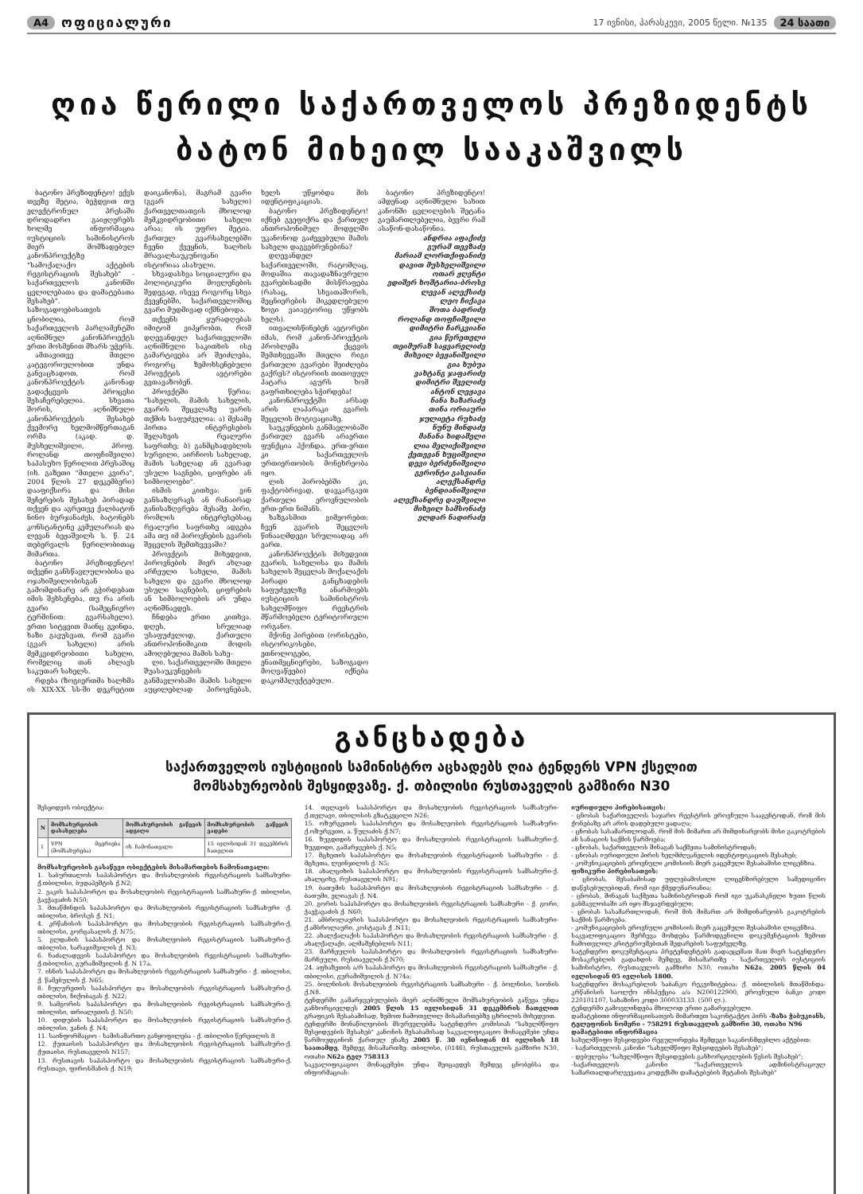A4 ოფიციალური 17 ივნისი, პარასკევი, 2005 წელი. №135 24 საათი
ღია წერილი საქართველოს პრეზიდენტს
ბატონ მიხეილ სააკაშვილს
ბატონო პრეზიდენტო! ექვს თვეზე მეტია, ბეჭდვით თუ ელექტრონულ პრესაში დროდადრო გაიჟღერებს ხოლმე ინფორმაცია იუსტიციის სამინისტროს მიერ მომზადებულ კანონპროექტზე "სამოქალაქო აქტების რეგისტრაციის შესახებ" - საქართველოს კანონში ცვლილებათა და დამატებათა შესახებ". საზოგადოებისათვის ცნობილია, რომ საქართველოს პარლამენტში აღნიშნულ კანონპროექტს ერთი მოსმენით მხარს უჭერს.
ამთავითვე მთელი კატეგორიულობით უნდა განვაცხადოთ, რომ კანონპროექტის კანონად გადაქცევის პროცესი შესაჩერებელია. სხვათა შორის, აღნიშნული კანონპროექტის შესახებ ქვემორე ხელმომწერთაგან ორმა (აკად. დ. მუსხელიშვილი, პროფ. როლანდ თოფჩიშვილი) საპასუხო წერილით პრესაშიც (იხ. გაზეთი "მთელი კვირა", 2004 წლის 27 დეკემბერი) დააფიქსირა და მისი შეჩერების შესახებ პირადად თქვენ და აგრეთვე ქალბატონ ნინო ბურჯანაძეს, ბატონებს კონსტანტინე კემულარიას და ლევან ბეჟაშვილს ს. წ. 24 თებერვალს წერილობითაც მიმართა.
ბატონო პრეზიდენტო! თქვენი განსწავლულობისა და ოჯახიშვილობისგან გამომდინარე არ გჭირდებათ იმის შეხსენება, თუ რა არის გვარი (სამეცნიერო ტერმინით: გვარსახელი). ერთი სიტყვით მაინც გვინდა, ხაზი გავუსვათ, რომ გვარი (გვარ სახელი) არის მემკვიდრეობითი სახელი, რომელიც თან ახლავს საკუთარ სახელს.
რდება (ზოგიერთმა ხალხმა ის XIX-XX სს-ში დეკრეტით დაიკანონა), მაგრამ გვარი (გვარ სახელი) ქართველთათვის მხოლოდ მემკვიდრეობითი სახელი არაა; ის უფრო მეტია. ქართულ გვარსახელებში ჩვენი ქვეყნის, ხალხის მრავალსაუკუნოვანი ისტორიაა ასახული.
სხვადასხვა სოციალური და პოლიტიკური მოვლენების შედეგად, ისევე როგორც სხვა ქვეყნებში, საქართველოშიც გვარი მუდმივად იქმნებოდა.
თქვენს ყურადღებას იმიტომ ვიპყრობთ, რომ დღევანდელ საქართველოში აღნიშნული საკითხის ისე გამარტივება არ შეიძლება, როგორც ზემოხსენებული პროექტის ავტორები გვთავაზობენ.
პროექტში წერია: "სახელის, მამის სახელის, გვარის შეცვლაზე უარის თქმის საფუძველია: ა) მესამე პირთა ინტერესების შელახვის რეალური საფრთხე; ბ) განმცხადებლის სურვილი, აირჩიოს სახელად, მამის სახელად ან გვარად უსული საგნები, ციფრები ან სიმბოლოები".
ისმის კითხვა: ვინ განსაზღვრავს ან რანაირად განისაზღვრება მესამე პირი, რომლის ინტერესებსაც რეალური საფრთხე ადგება ამა თუ იმ პიროვნების გვარის შეცვლის შემთხვევაში?
პროექტის მიხედვით, პიროვნების მიერ ახლად არჩეული სახელი, მამის სახელი და გვარი მხოლოდ უსული საგნების, ციფრების ან სიმბოლოების არ უნდა აღნიშნავდეს.
ჩნდება ერთი კითხვა. დღეს, სრულიად უსაფუძვლოდ, ქართული ანთროპონიმიკით მოდის ამოღებულია მამის სახე-
ლი. საქართველოში მთელი შუასაუკუნეების განმავლობაში მამის სახელი აუცილებლად პიროვნებას, ხელს უწყობდა მის იდენტიფიკაციას.
ბატონო პრეზიდენტო! იქნებ გვეფიქრა და ქართულ ანთროპონიმულ მოდელში უკანონოდ გაძევებული მამის სახელი დაგვებრუნებინა?
დღევანდელ საქართველოში, რატომღაც, მოდაშია თავადაზნაურული გვარებისადმი მისწრაფება (რასაც, სხვათაშორის, მეცნიერების მიკედლებული ზოგი ვაიავტორიც უწყობს ხელს).
ითვალისწინებენ ავტორები იმას, რომ კანონ-პროექტის პრობლემა ქცევის შემთხვევაში მთელი რიგი ქართული გვარები შეიძლება გაქრეს? ისტორიის თითოეულ პატარა აგურს ხომ გაფრთხილება სჭირდება!
კანონპროექტში არსად არის ლაპარაკი გვარის შეცვლის მოტივაციაზე.
საუკუნეების განმავლობაში ქართულ გვარს არაერთი ფუნქცია ჰქონდა. ერთ-ერთი კი საქართველოს ურთიერთობის მონეხრეობა იყო.
ლის პირობებში კი, ფაქტობრივად, დავკარგავთ ქართული ეროვნულობის ერთ-ერთ ნიშანს.
ხაზგასმით ვიმეორებთ: ჩვენ გვარის შეცვლის წინააღმდეგი სრულიადაც არ ვართ.
კანონპროექტის მიხედვით გვარის, სახელისა და მამის სახელის შეცვლას მოქალაქის პირადი განცხადების საფუძველზე ანარმოებს იუსტიციის სამინისტროს სახელმწიფო რეესტრის მწარმოებელი ტერიტორიული ორგანო.
მქონე პირებით (ორისტები, ისტორიკოსები, ეთნოლოგები, ენათმეცნიერები, საზოგადო მოღვაწეები) იქნება დაკომპლექტებული.
ბატონო პრეზიდენტო! ამდენად აღნიშნული სახით კანონში ცვლილების შეტანა გაუმართლებელია, ბევრი რამ ასაწონ-დასაწონია.
ანდრია აფაქიძე
გურამ თევზაძე
მარიამ ლორთქიფანიძე
დავით მუსხელიშვილი
ოთარ ჟღენტი
ედიშერ ხოშტარია-ბროსე
ლევან ალექსიძე
ლეო ჩიქავა
შოთა ბადრიძე
როლანდ თოფჩიშვილი
დიმიტრი ჩარკვიანი
გია წერეთელი
თეიმურაზ საყვარელიძე
მიხეილ ბეჟანიშვილი
გია ხუბუა
ვახტანგ ჯაფარიძე
დიმიტრი შველიძე
ანტონ ლეჟავა
ნანა ხაზარაძე
თინა ორიაური
ჯულიეტა რუხაძე
ნუნუ მინდაძე
მანანა ხიდაშელი
ლია მელიქიშვილი
ქეთევან ხუციშვილი
დევი ბერძენიშვილი
გერონტი გასვიანი
ალექსანდრე ბენდიანიშვილი
ალექსანდრე დაუშვილი
მიხეილ სამსონაძე
ელდარ ნადირაძე
განცხადება
საქართველოს იუსტიციის სამინისტრო აცხადებს ღია ტენდერს VPN ქსელით
მომსახურეობის შესყიდვაზე. ქ. თბილისი რუსთაველის გამზირი N30
შესყიდვის ობიექტია:
| N | მომსახურეობის დასახელება | მომსახურეობის გაწევის ადგილი | მომსახურეობის გაწევის ვადები |
| --- | --- | --- | --- |
| 1 | VPN მცერიება (მომსახურება) | იხ. ჩამონათვალი | 15 ივლისიდან 31 დეკემბრის ჩათვლით |
მომსახურეობის გასაწევი ობიექტების მისამართების ჩამონათვალი:
1. საბურთალოს საპასპორტო და მოსახლეობის რეგისტრაციის სამსახური-ქ.თბილისი, ბუდაპეშტის ქ.N2;
2. ვაკის საპასპორტო და მოსახლეობის რეგისტრაციის სამსახური-ქ. თბილისი, ჭავჭავაძის N50;
3. მთაწმინდის საპასპორტო და მოსახლეობის რეგისტრაციის სამსახური -ქ. თბილისი, ბროსეს ქ. N1;
4. კრწანისის საპასპორტო და მოსახლეობის რეგისტრაციის სამსახური-ქ. თბილისი, გორგასალის ქ. N75;
5. გლდანის საპასპორტო და მოსახლეობის რეგისტრაციის სამსახური-ქ. თბილისი, სარაჯიშვილის ქ. N3;
6. ნაძალადევის საპასპორტო და მოსახლეობის რეგისტრაციის სამსახური-ქ.თბილისი, გურამიშვილის ქ. N 17ა.
7. ისნის საპასპორტო და მოსახლეობის რეგისტრაციის სამსახური - ქ. თბილისი, ქ. წამებულის ქ. N65;
8. ჩუღურეთის საპასპორტო და მოსახლეობის რეგისტრაციის სამსახური-ქ. თბილისი, ჩიქობავას ქ. N22;
9. სამგორის საპასპორტო და მოსახლეობის რეგისტრაციის სამსახური-ქ. თბილისი, თრიალეთის ქ. N50;
10. დიდუბის საპასპორტო და მოსახლეობის რეგისტრაციის სამსახური-ქ. თბილისი, ვანის ქ. N4;
11. საინფორმაციო - სამისამართო განყოფილება - ქ. თბილისი წერეთლის 8
12. ქუთაისის საპასპორტო და მოსახლეობის რეგისტრაციის სამსახური-ქ. ქუთაისი, რუსთაველის N157;
13. რუსთავის საპასპორტო და მოსახლეობის რეგისტრაციის სამსახური-ქ. რუსთავი, ფიროსმანის ქ. N19;
14. თელავის საპასპორტო და მოსახლეობის რეგისტრაციის სამსახური-ქ.თელავი, თბილისის გზატკეცილი N26;
15. ოზურგეთის საპასპორტო და მოსახლეობის რეგისტრაციის სამსახური-ქ.ოზურგეთი, ა. წულაძის ქ.N7;
16. ზუგდიდის საპასპორტო და მოსახლეობის რეგისტრაციის სამსახური-ქ. ზუგდიდი, გამარჯვების ქ. N5;
17. მცხეთის საპასპორტო და მოსახლეობის რეგისტრაციის სამსახური - ქ. მცხეთა, ლეინჯილის ქ. N5;
18. ახალციხის საპასპორტო და მოსახლეობის რეგისტრაციის სამსახური-ქ. ახალციხე, რუსთაველის N91;
19. ბათუმის საპასპორტო და მოსახლეობის რეგისტრაციის სამსახური - ქ. ბათუმი, ელიავას ქ. N4.
20. გორის საპასპორტო და მოსახლეობის რეგისტრაციის სამსახური - ქ. გორი, ჭავჭავაძის ქ. N60;
21. ამბროლაურის საპასპორტო და მოსახლეობის რეგისტრაციის სამსახური-ქ.ამბროლაური, კოსტავას ქ .N11;
22. ახალქალაქის საპასპორტო და მოსახლეობის რეგისტრაციის სამსახური - ქ. ახალქალაქი, ალმაშენებლის N11;
23. მარნეულის საპასპორტო და მოსახლეობის რეგისტრაციის სამსახური-მარნეული, რუსთაველის ქ.N70;
24. აფხაზეთის ა/რ საპასპორტო და მოსახლეობის რეგისტრაციის სამსახური - ქ. თბილისი, გურამიშვილის ქ. N74ა;
25. ბოლნისის მოსახლეობის რეგისტრაციის სამსახური - ქ. ბოლნისი, სიონის ქ.N8.
ტენდერში გამარჯვებულების მიერ აღნიშნული მომსახურეობის გაწევა უნდა განხორციელდეს 2005 წლის 15 ივლისიდან 31 დეკემბრის ჩათვლით გრაფიკის შესაბამისად, ზემოთ ჩამოთვლილ მისამართებზე ცხრილის მიხედვით.
ტენდერში მონაწილეობის მსურველებმა სატენდერო კომისიას "სახელმწიფო შესყიდვების შესახებ" კანონის შესაბამისად საკვალიფიკაციო მონაცემები უნდა წარმოუდგინონ ქართულ ენაზე 2005 წ. 30 ივნისიდან 01 ივლისის 18 საათამდე, შემდეგ მისამართზე: თბილისი, (0146), რუსთაველის გამზირი N30, ოთახი N62ა ტელ 758313
საკვალიფიკაციო მონაცემები უნდა შეიცავდეს შემდეგ ცნობებსა და ინფორმაციას:
იურიდიული პირებისათვის:
- ცნობას საქართველოს საჯარო რეესტრის ეროვნული სააგენტოდან, რომ მის ქონებაზე არ არის დადებული ყადაღა;
- ცნობას სასამართლოდან, რომ მის მიმართ არ მიმდინარეობს მისი გაკოტრების ან სანაციის საქმის წარმოება;
- ცნობას, საქართველოს შინაგან საქმეთა სამინისტროდან;
- ცნობას იურიდიული პირის ხელმძღვანელის იდენტიფიკაციის შესახებ;
- კომუნიკაციების ეროვნული კომისიის მიერ გაცემული შესაბამისი ლიცენზია.
ფიზიკური პირებისათვის:
- ცნობას, შესაბამისად უფლებამოსილი ლიცენზირებული სამედიცინო დაწესებულებიდან, რომ იგი ქმედუნარიანია;
- ცნობას, შინაგან საქმეთა სამინისტროდან რომ იგი უკანასკნელი ხუთი წლის განმავლობაში არ იყო მსჯავრდებული;
- ცნობას სასამართლოდან, რომ მის მიმართ არ მიმდინარეობს გაკოტრების საქმის წარმოება.
- კომუნიკაციების ეროვნული კომისიის მიერ გაცემული შესაბამისი ლიცენზია.
საკვალიფიკაციო შერჩევა მოხდება წარმოდგენილი დოკუმენტაციის ზემოთ ჩამოთვლილ კრიტერიუმებთან შედარების საფუძველზე.
სატენდერო დოკუმენტაცია პრეტენდენტებს გადაეცემათ მათ მიერ სატენდერო მოსაკრებლის გადახდის შემდეგ, მისამართზე - საქართველოს იუსტიციის სამინისტრო, რუსთაველის გამზირი N30, ოთახი N62ა, 2005 წლის 04 ივლისიდან 05 ივლისის 1800.
სატენდერო მოსაკრებლის საბანკო რეკვიზიტებია: ქ. თბილისის მთაწმინდა-კრწანისის საოლქო ინსპექცია ა/ა N200122900, ეროვნული ბანკი კოდი 220101107, სახაზინო კოდი 300033133. (500 ლ.).
ტენდერში გამოვლინდება მხოლოდ ერთი გამარჯვებული.
დამატებითი ინფორმაციისათვის მიმართეთ საკონტაქტო პირს -ზაზა ჭაბუკიანს, ტელეფონის ნომერი - 758291 რუსთაველის გამზირი 30, ოთახი N96
დამატებითი ინფორმაცია
სახელმწიფო შესყიდვები რეგულირდება შემდეგი საკანონმდებლო აქტებით:
- საქართველოს კანონი "სახელმწიფო შესყიდვების შესახებ";
- დებულება "სახელმწიფო შესყიდვების განხორციელების წესის შესახებ";
-საქართველოს კანონი "საქართველოს ადმინისტრაციულ სამართალდარღვევათა კოდექსში დამატებების შეტანის შესახებ"